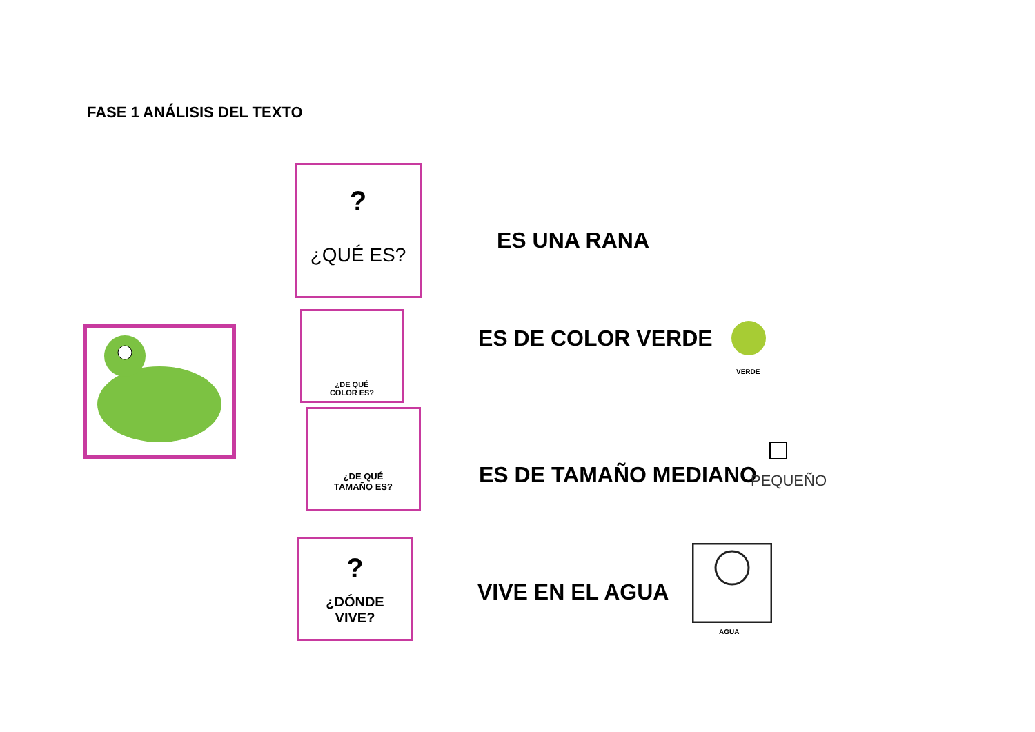FASE 1 ANÁLISIS DEL TEXTO
?
¿QUÉ ES?
ES UNA RANA
¿DE QUÉ
COLOR ES?
ES DE COLOR VERDE
VERDE
¿DE QUÉ
TAMAÑO ES?
ES DE TAMAÑO MEDIANO PEQUEÑO
?
¿DÓNDE
VIVE?
VIVE EN EL AGUA
AGUA